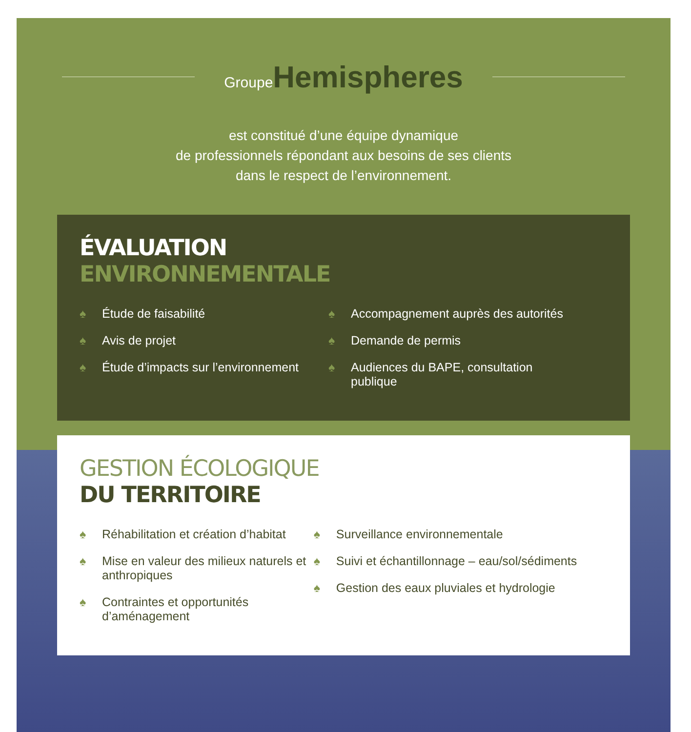Groupe Hemispheres
est constitué d’une équipe dynamique
de professionnels répondant aux besoins de ses clients
dans le respect de l’environnement.
ÉVALUATION
ENVIRONNEMENTALE
♠ Étude de faisabilité
♠ Avis de projet
♠ Étude d’impacts sur l’environnement
♠ Accompagnement auprès des autorités
♠ Demande de permis
♠ Audiences du BAPE, consultation publique
GESTION ÉCOLOGIQUE
DU TERRITOIRE
♠ Réhabilitation et création d’habitat
♠ Mise en valeur des milieux naturels et anthropiques
♠ Contraintes et opportunités d’aménagement
♠ Surveillance environnementale
♠ Suivi et échantillonnage – eau/sol/sédiments
♠ Gestion des eaux pluviales et hydrologie